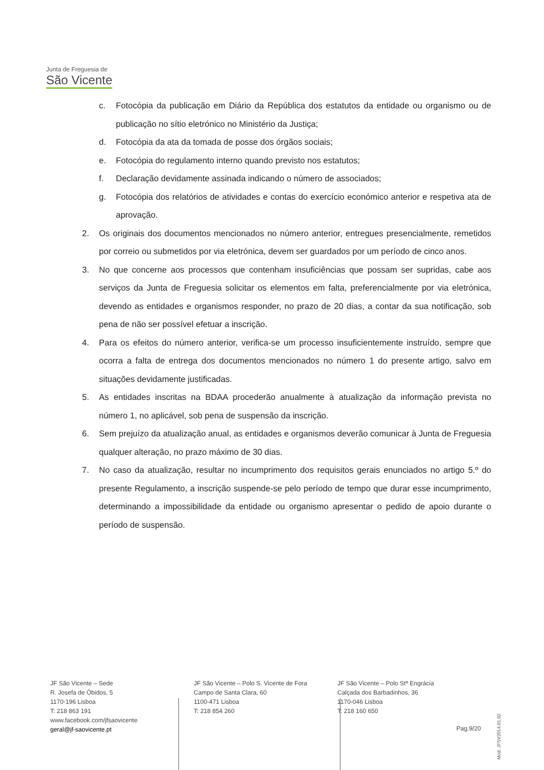Junta de Freguesia de
São Vicente
c. Fotocópia da publicação em Diário da República dos estatutos da entidade ou organismo ou de publicação no sítio eletrónico no Ministério da Justiça;
d. Fotocópia da ata da tomada de posse dos órgãos sociais;
e. Fotocópia do regulamento interno quando previsto nos estatutos;
f. Declaração devidamente assinada indicando o número de associados;
g. Fotocópia dos relatórios de atividades e contas do exercício económico anterior e respetiva ata de aprovação.
2. Os originais dos documentos mencionados no número anterior, entregues presencialmente, remetidos por correio ou submetidos por via eletrónica, devem ser guardados por um período de cinco anos.
3. No que concerne aos processos que contenham insuficiências que possam ser supridas, cabe aos serviços da Junta de Freguesia solicitar os elementos em falta, preferencialmente por via eletrónica, devendo as entidades e organismos responder, no prazo de 20 dias, a contar da sua notificação, sob pena de não ser possível efetuar a inscrição.
4. Para os efeitos do número anterior, verifica-se um processo insuficientemente instruído, sempre que ocorra a falta de entrega dos documentos mencionados no número 1 do presente artigo, salvo em situações devidamente justificadas.
5. As entidades inscritas na BDAA procederão anualmente à atualização da informação prevista no número 1, no aplicável, sob pena de suspensão da inscrição.
6. Sem prejuízo da atualização anual, as entidades e organismos deverão comunicar à Junta de Freguesia qualquer alteração, no prazo máximo de 30 dias.
7. No caso da atualização, resultar no incumprimento dos requisitos gerais enunciados no artigo 5.º do presente Regulamento, a inscrição suspende-se pelo período de tempo que durar esse incumprimento, determinando a impossibilidade da entidade ou organismo apresentar o pedido de apoio durante o período de suspensão.
JF São Vicente – Sede
R. Josefa de Óbidos, 5
1170-196 Lisboa
T: 218 863 191
www.facebook.com/jfsaovicente
geral@jf-saovicente.pt
JF São Vicente – Polo S. Vicente de Fora
Campo de Santa Clara, 60
1100-471 Lisboa
T: 218 854 260
JF São Vicente – Polo Stª Engrácia
Calçada dos Barbadinhos, 36
1170-046 Lisboa
T: 218 160 650
Pag.9/20
Mod. JFSV2014.01.02